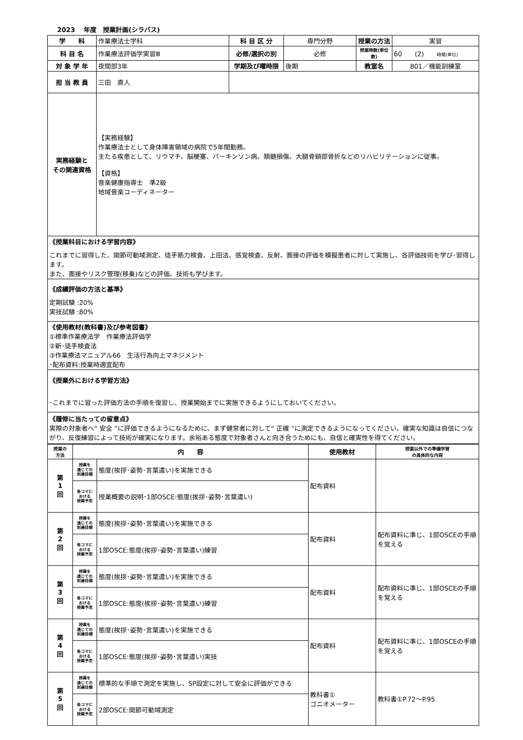2023　 年度　授業計画(シラバス)
| 学 科 | 作業療法士学科 | 科 目 区 分 | 専門分野 | 授業の方法 | 実習 |
| 科 目 名 | 作業療法評価学実習Ⅲ | 必修/選択の別 | 必修 | 授業時数(単位数) | 60 (2) 時間(単位) |
| 対 象 学 年 | 夜間部3年 | 学期及び曜時限 | 後期 | 教室名 | 801／機能訓練室 |
| 担 当 教 員 | 三田 直人 | | | | |
| 実務経験と その関連資格 | 【実務経験】 作業療法士として身体障害領域の病院で5年間勤務。 主たる疾患として、リウマチ、脳梗塞、パーキンソン病、頚髄損傷、大腿骨頸部骨折などのリハビリテーションに従事。 【資格】 音楽健康指導士 準2級 地域音楽コーディネーター | | | | |
| 《授業科目における学習内容》 これまでに習得した、関節可動域測定、徒手筋力検査、上田法、感覚検査、反射、面接の評価を模擬患者に対して実施し、各評価技術を学び･習得します。 また、面接やリスク管理(移乗)などの評価、技術も学びます。 | | | | | |
| 《成績評価の方法と基準》 定期試験 :20% 実技試験 :80% | | | | | |
| 《使用教材(教科書)及び参考図書》 ①標準作業療法学 作業療法評価学 ②新･徒手検査法 ③作業療法マニュアル66 生活行為向上マネジメント ･配布資料:授業時適宜配布 | | | | | |
| 《授業外における学習方法》 ･これまでに習った評価方法の手順を復習し、授業開始までに実施できるようにしておいてください。 | | | | | |
| 《履修に当たっての留意点》 実際の対象者へ“ 安全 ”に評価できるようになるために、まず健常者に対して“ 正確 ”に測定できるようになってください。確実な知識は自信につながり、反復練習によって技術が確実になります。余裕ある態度で対象者さんと向き合うためにも、自信と確実性を得てください。 | | | | | |
| 授業の 方法 | 内 容 | | 使用教材 | 授業以外での準備学習 の具体的な内容 |
| --- | --- | --- | --- | --- |
| 第 1 回 | 授業を 通じての 到達目標 | 態度(挨拶･姿勢･言葉遣い)を実施できる | 配布資料 | |
| | 各コマに おける 授業予定 | 授業概要の説明･1部OSCE:態度(挨拶･姿勢･言葉遣い) | | |
| 第 2 回 | 授業を 通じての 到達目標 | 態度(挨拶･姿勢･言葉遣い)を実施できる | 配布資料 | 配布資料に準じ、1部OSCEの手順を覚える |
| | 各コマに おける 授業予定 | 1部OSCE:態度(挨拶･姿勢･言葉遣い)練習 | | |
| 第 3 回 | 授業を 通じての 到達目標 | 態度(挨拶･姿勢･言葉遣い)を実施できる | 配布資料 | 配布資料に準じ、1部OSCEの手順を覚える |
| | 各コマに おける 授業予定 | 1部OSCE:態度(挨拶･姿勢･言葉遣い)練習 | | |
| 第 4 回 | 授業を 通じての 到達目標 | 態度(挨拶･姿勢･言葉遣い)を実施できる | 配布資料 | 配布資料に準じ、1部OSCEの手順を覚える |
| | 各コマに おける 授業予定 | 1部OSCE:態度(挨拶･姿勢･言葉遣い)実技 | | |
| 第 5 回 | 授業を 通じての 到達目標 | 標準的な手順で測定を実施し、SP設定に対して安全に評価ができる | 教科書① ゴニオメーター | 教科書①P.72～P.95 |
| | 各コマに おける 授業予定 | 2部OSCE:関節可動域測定 | | |